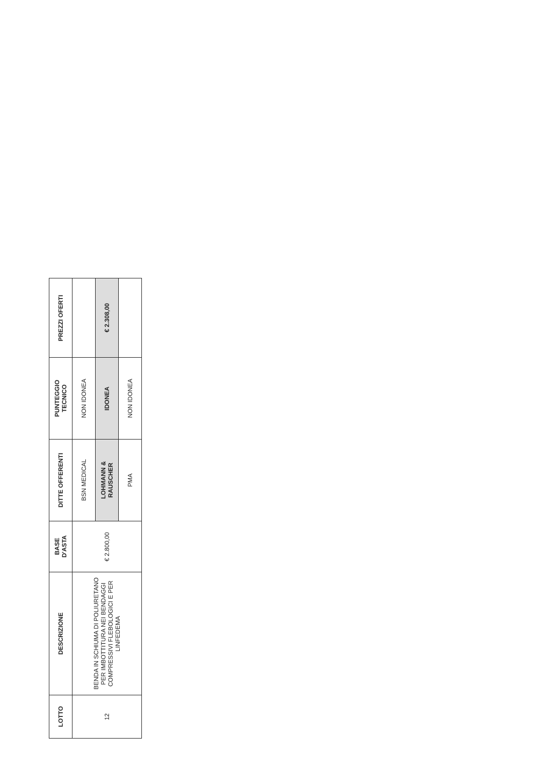| LOTTO | DESCRIZIONE | BASE D'ASTA | DITTE OFFERENTI | PUNTEGGIO TECNICO | PREZZI OFERTI |
| --- | --- | --- | --- | --- | --- |
| 12 | BENDA IN SCHIUMA DI POLIURETANO PER IMBOTTITURA NEI BENDAGGI COMPRESSIVI FLEBOLOGICI E PER LINFEDEMA | € 2.800,00 | BSN MEDICAL | NON IDONEA | |
| | | | LOHMANN & RAUSCHER | IDONEA | € 2.308,00 |
| | | | PMA | NON IDONEA | |